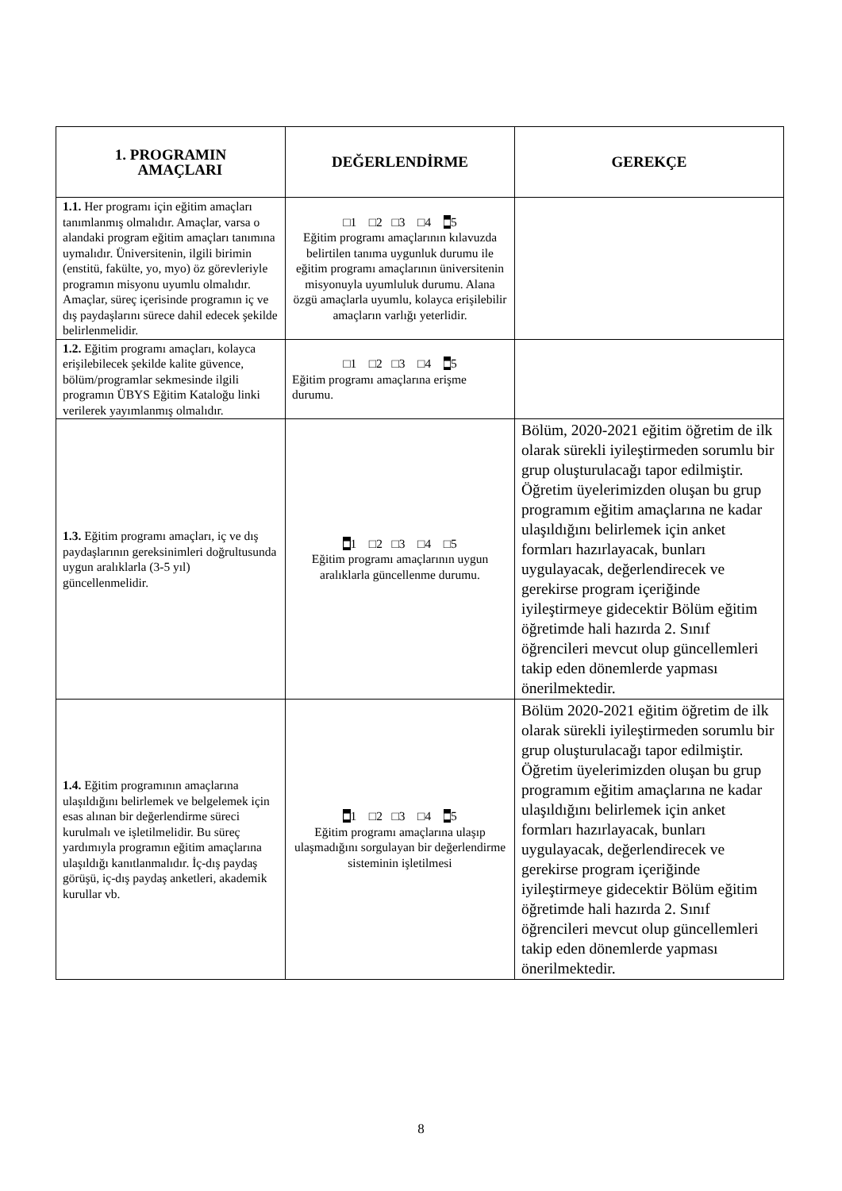| 1. PROGRAMIN AMAÇLARI | DEĞERLENDİRME | GEREKÇE |
| --- | --- | --- |
| 1.1. Her programı için eğitim amaçları tanımlanmış olmalıdır. Amaçlar, varsa o alandaki program eğitim amaçları tanımına uymalıdır. Üniversitenin, ilgili birimin (enstitü, fakülte, yo, myo) öz görevleriyle programın misyonu uyumlu olmalıdır. Amaçlar, süreç içerisinde programın iç ve dış paydaşlarını sürece dahil edecek şekilde belirlenmelidir. | □1 □2 □3 □4 ■ 5 Eğitim programı amaçlarının kılavuzda belirtilen tanıma uygunluk durumu ile eğitim programı amaçlarının üniversitenin misyonuyla uyumluluk durumu. Alana özgü amaçlarla uyumlu, kolayca erişilebilir amaçların varlığı yeterlidir. | |
| 1.2. Eğitim programı amaçları, kolayca erişilebilecek şekilde kalite güvence, bölüm/programlar sekmesinde ilgili programın ÜBYS Eğitim Kataloğu linki verilerek yayımlanmış olmalıdır. | □1 □2 □3 □4 ■ 5 Eğitim programı amaçlarına erişme durumu. | |
| 1.3. Eğitim programı amaçları, iç ve dış paydaşlarının gereksinimleri doğrultusunda uygun aralıklarla (3-5 yıl) güncellenmelidir. | ■ 1 □2 □3 □4 □5 Eğitim programı amaçlarının uygun aralıklarla güncellenme durumu. | Bölüm, 2020-2021 eğitim öğretim de ilk olarak sürekli iyileştirmeden sorumlu bir grup oluşturulacağı tapor edilmiştir. Öğretim üyelerimizden oluşan bu grup programım eğitim amaçlarına ne kadar ulaşıldığını belirlemek için anket formları hazırlayacak, bunları uygulayacak, değerlendirecek ve gerekirse program içeriğinde iyileştirmeye gidecektir Bölüm eğitim öğretimde hali hazırda 2. Sınıf öğrencileri mevcut olup güncellemleri takip eden dönemlerde yapması önerilmektedir. |
| 1.4. Eğitim programının amaçlarına ulaşıldığını belirlemek ve belgelemek için esas alınan bir değerlendirme süreci kurulmalı ve işletilmelidir. Bu süreç yardımıyla programın eğitim amaçlarına ulaşıldığı kanıtlanmalıdır. İç-dış paydaş görüşü, iç-dış paydaş anketleri, akademik kurullar vb. | ■ 1 □2 □3 □4 ■ 5 Eğitim programı amaçlarına ulaşıp ulaşmadığını sorgulayan bir değerlendirme sisteminin işletilmesi | Bölüm 2020-2021 eğitim öğretim de ilk olarak sürekli iyileştirmeden sorumlu bir grup oluşturulacağı tapor edilmiştir. Öğretim üyelerimizden oluşan bu grup programım eğitim amaçlarına ne kadar ulaşıldığını belirlemek için anket formları hazırlayacak, bunları uygulayacak, değerlendirecek ve gerekirse program içeriğinde iyileştirmeye gidecektir Bölüm eğitim öğretimde hali hazırda 2. Sınıf öğrencileri mevcut olup güncellemleri takip eden dönemlerde yapması önerilmektedir. |
8